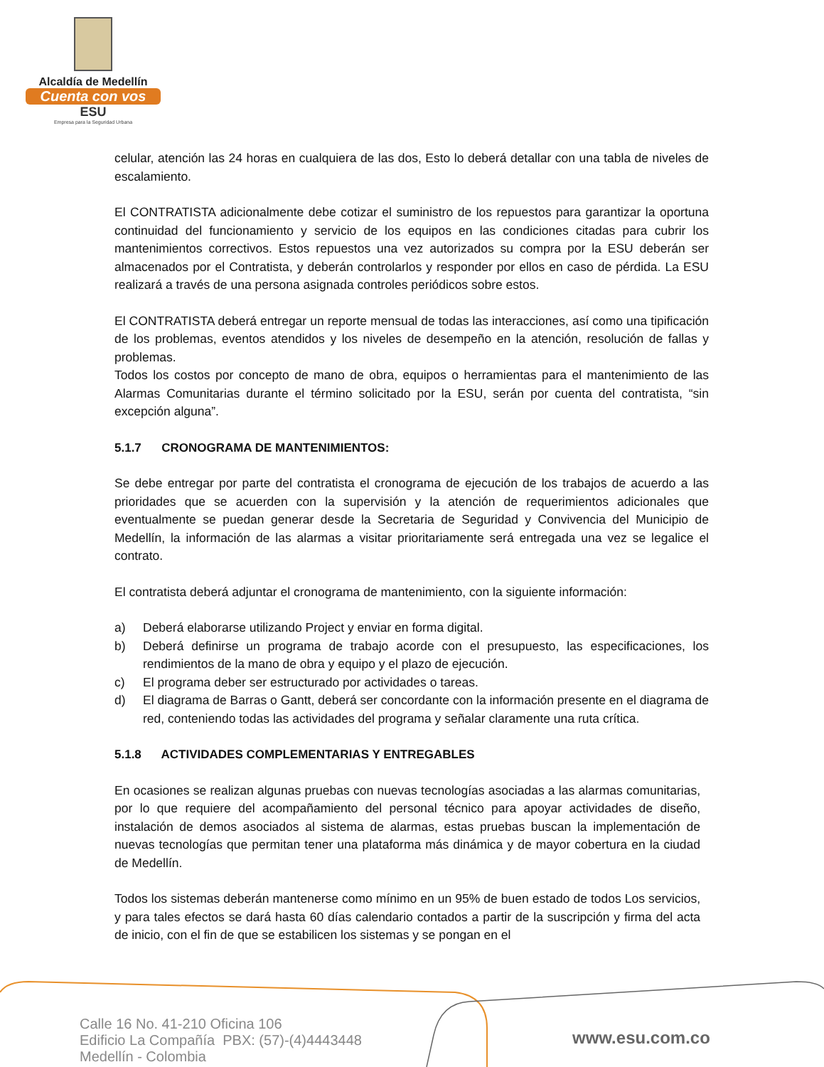Alcaldía de Medellín
Cuenta con vos
ESU
Empresa para la Seguridad Urbana
celular, atención las 24 horas en cualquiera de las dos, Esto lo deberá detallar con una tabla de niveles de escalamiento.
El CONTRATISTA adicionalmente debe cotizar el suministro de los repuestos para garantizar la oportuna continuidad del funcionamiento y servicio de los equipos en las condiciones citadas para cubrir los mantenimientos correctivos. Estos repuestos una vez autorizados su compra por la ESU deberán ser almacenados por el Contratista, y deberán controlarlos y responder por ellos en caso de pérdida. La ESU realizará a través de una persona asignada controles periódicos sobre estos.
El CONTRATISTA deberá entregar un reporte mensual de todas las interacciones, así como una tipificación de los problemas, eventos atendidos y los niveles de desempeño en la atención, resolución de fallas y problemas.
Todos los costos por concepto de mano de obra, equipos o herramientas para el mantenimiento de las Alarmas Comunitarias durante el término solicitado por la ESU, serán por cuenta del contratista, “sin excepción alguna”.
5.1.7 CRONOGRAMA DE MANTENIMIENTOS:
Se debe entregar por parte del contratista el cronograma de ejecución de los trabajos de acuerdo a las prioridades que se acuerden con la supervisión y la atención de requerimientos adicionales que eventualmente se puedan generar desde la Secretaria de Seguridad y Convivencia del Municipio de Medellín, la información de las alarmas a visitar prioritariamente será entregada una vez se legalice el contrato.
El contratista deberá adjuntar el cronograma de mantenimiento, con la siguiente información:
a) Deberá elaborarse utilizando Project y enviar en forma digital.
b) Deberá definirse un programa de trabajo acorde con el presupuesto, las especificaciones, los rendimientos de la mano de obra y equipo y el plazo de ejecución.
c) El programa deber ser estructurado por actividades o tareas.
d) El diagrama de Barras o Gantt, deberá ser concordante con la información presente en el diagrama de red, conteniendo todas las actividades del programa y señalar claramente una ruta crítica.
5.1.8 ACTIVIDADES COMPLEMENTARIAS Y ENTREGABLES
En ocasiones se realizan algunas pruebas con nuevas tecnologías asociadas a las alarmas comunitarias, por lo que requiere del acompañamiento del personal técnico para apoyar actividades de diseño, instalación de demos asociados al sistema de alarmas, estas pruebas buscan la implementación de nuevas tecnologías que permitan tener una plataforma más dinámica y de mayor cobertura en la ciudad de Medellín.
Todos los sistemas deberán mantenerse como mínimo en un 95% de buen estado de todos Los servicios, y para tales efectos se dará hasta 60 días calendario contados a partir de la suscripción y firma del acta de inicio, con el fin de que se estabilicen los sistemas y se pongan en el
Calle 16 No. 41-210 Oficina 106
Edificio La Compañía PBX: (57)-(4)4443448
Medellín - Colombia
www.esu.com.co